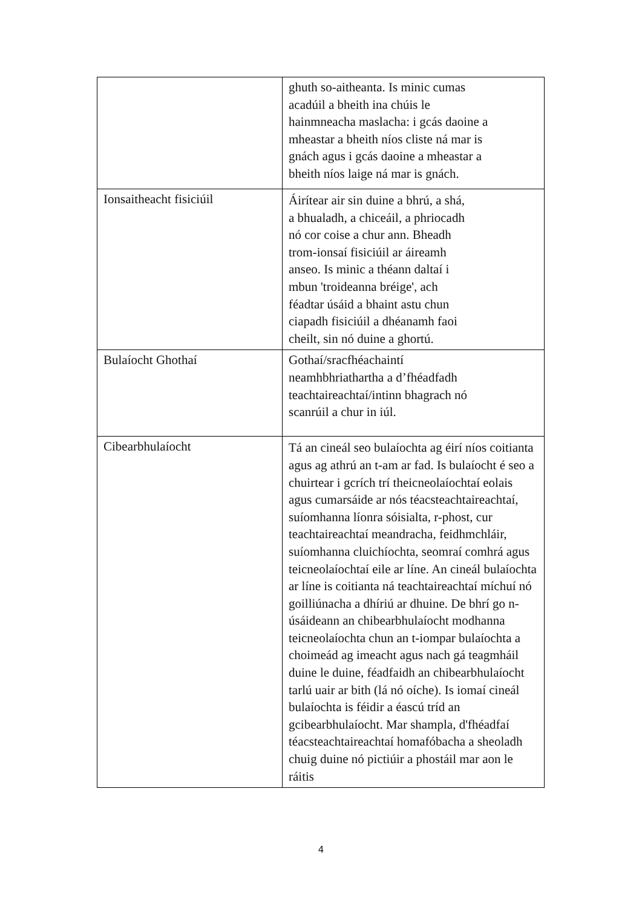| | ghuth so-aitheanta. Is minic cumas acadúil a bheith ina chúis le hainmneacha maslacha: i gcás daoine a mheastar a bheith níos cliste ná mar is gnách agus i gcás daoine a mheastar a bheith níos laige ná mar is gnách. |
| Ionsaitheacht fisiciúil | Áirítear air sin duine a bhrú, a shá, a bhualadh, a chiceáil, a phriocadh nó cor coise a chur ann. Bheadh trom-ionsaí fisiciúil ar áireamh anseo. Is minic a théann daltaí i mbun 'troideanna bréige', ach féadtar úsáid a bhaint astu chun ciapadh fisiciúil a dhéanamh faoi cheilt, sin nó duine a ghortú. |
| Bulaíocht Ghothaí | Gothaí/sracfhéachaintí neamhbhriathartha a d’fhéadfadh teachtaireachtaí/intinn bhagrach nó scanrúil a chur in iúl. |
| Cibearbhulaíocht | Tá an cineál seo bulaíochta ag éirí níos coitianta agus ag athrú an t-am ar fad. Is bulaíocht é seo a chuirtear i gcrích trí theicneolaíochtaí eolais agus cumarsáide ar nós téacsteachtaireachtaí, suíomhanna líonra sóisialta, r-phost, cur teachtaireachtaí meandracha, feidhmchláir, suíomhanna cluichíochta, seomraí comhrá agus teicneolaíochtaí eile ar líne. An cineál bulaíochta ar líne is coitianta ná teachtaireachtaí míchuí nó goilliúnacha a dhíriú ar dhuine. De bhrí go n-úsáideann an chibearbhulaíocht modhanna teicneolaíochta chun an t-iompar bulaíochta a choimeád ag imeacht agus nach gá teagmháil duine le duine, féadfaidh an chibearbhulaíocht tarlú uair ar bith (lá nó oíche). Is iomaí cineál bulaíochta is féidir a éascú tríd an gcibearbhulaíocht. Mar shampla, d'fhéadfaí téacsteachtaireachtaí homafóbacha a sheoladh chuig duine nó pictiúir a phostáil mar aon le ráitis |
4